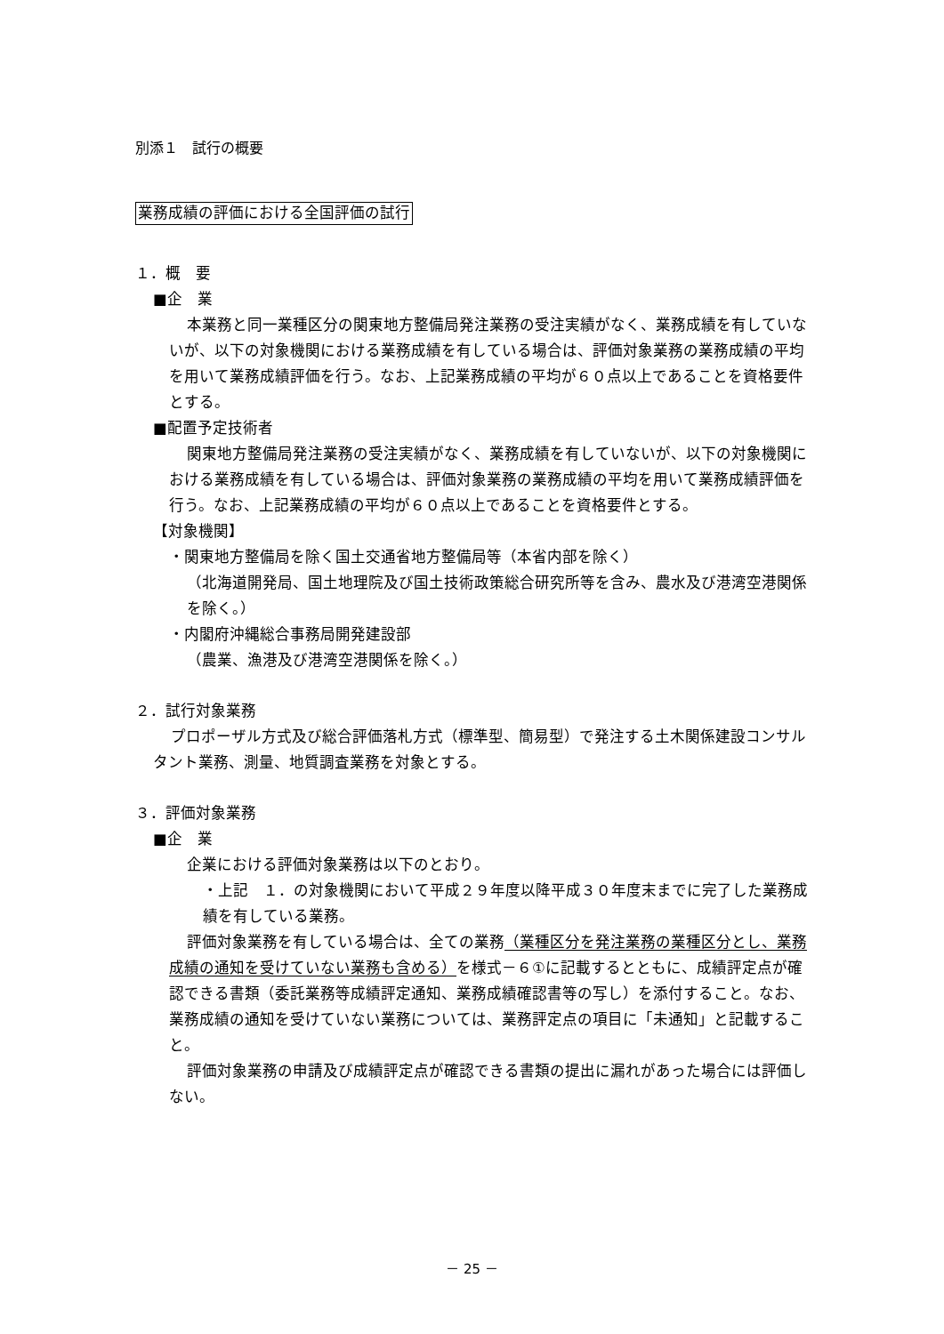別添１　試行の概要
業務成績の評価における全国評価の試行
１．概　要
■企　業
本業務と同一業種区分の関東地方整備局発注業務の受注実績がなく、業務成績を有していないが、以下の対象機関における業務成績を有している場合は、評価対象業務の業務成績の平均を用いて業務成績評価を行う。なお、上記業務成績の平均が６０点以上であることを資格要件とする。
■配置予定技術者
関東地方整備局発注業務の受注実績がなく、業務成績を有していないが、以下の対象機関における業務成績を有している場合は、評価対象業務の業務成績の平均を用いて業務成績評価を行う。なお、上記業務成績の平均が６０点以上であることを資格要件とする。
【対象機関】
・関東地方整備局を除く国土交通省地方整備局等（本省内部を除く）
（北海道開発局、国土地理院及び国土技術政策総合研究所等を含み、農水及び港湾空港関係を除く。）
・内閣府沖縄総合事務局開発建設部
（農業、漁港及び港湾空港関係を除く。）
２．試行対象業務
プロポーザル方式及び総合評価落札方式（標準型、簡易型）で発注する土木関係建設コンサルタント業務、測量、地質調査業務を対象とする。
３．評価対象業務
■企　業
企業における評価対象業務は以下のとおり。
・上記　１．の対象機関において平成２９年度以降平成３０年度末までに完了した業務成績を有している業務。
評価対象業務を有している場合は、全ての業務（業種区分を発注業務の業種区分とし、業務成績の通知を受けていない業務も含める）を様式－６①に記載するとともに、成績評定点が確認できる書類（委託業務等成績評定通知、業務成績確認書等の写し）を添付すること。なお、業務成績の通知を受けていない業務については、業務評定点の項目に「未通知」と記載すること。
評価対象業務の申請及び成績評定点が確認できる書類の提出に漏れがあった場合には評価しない。
－ 25 －